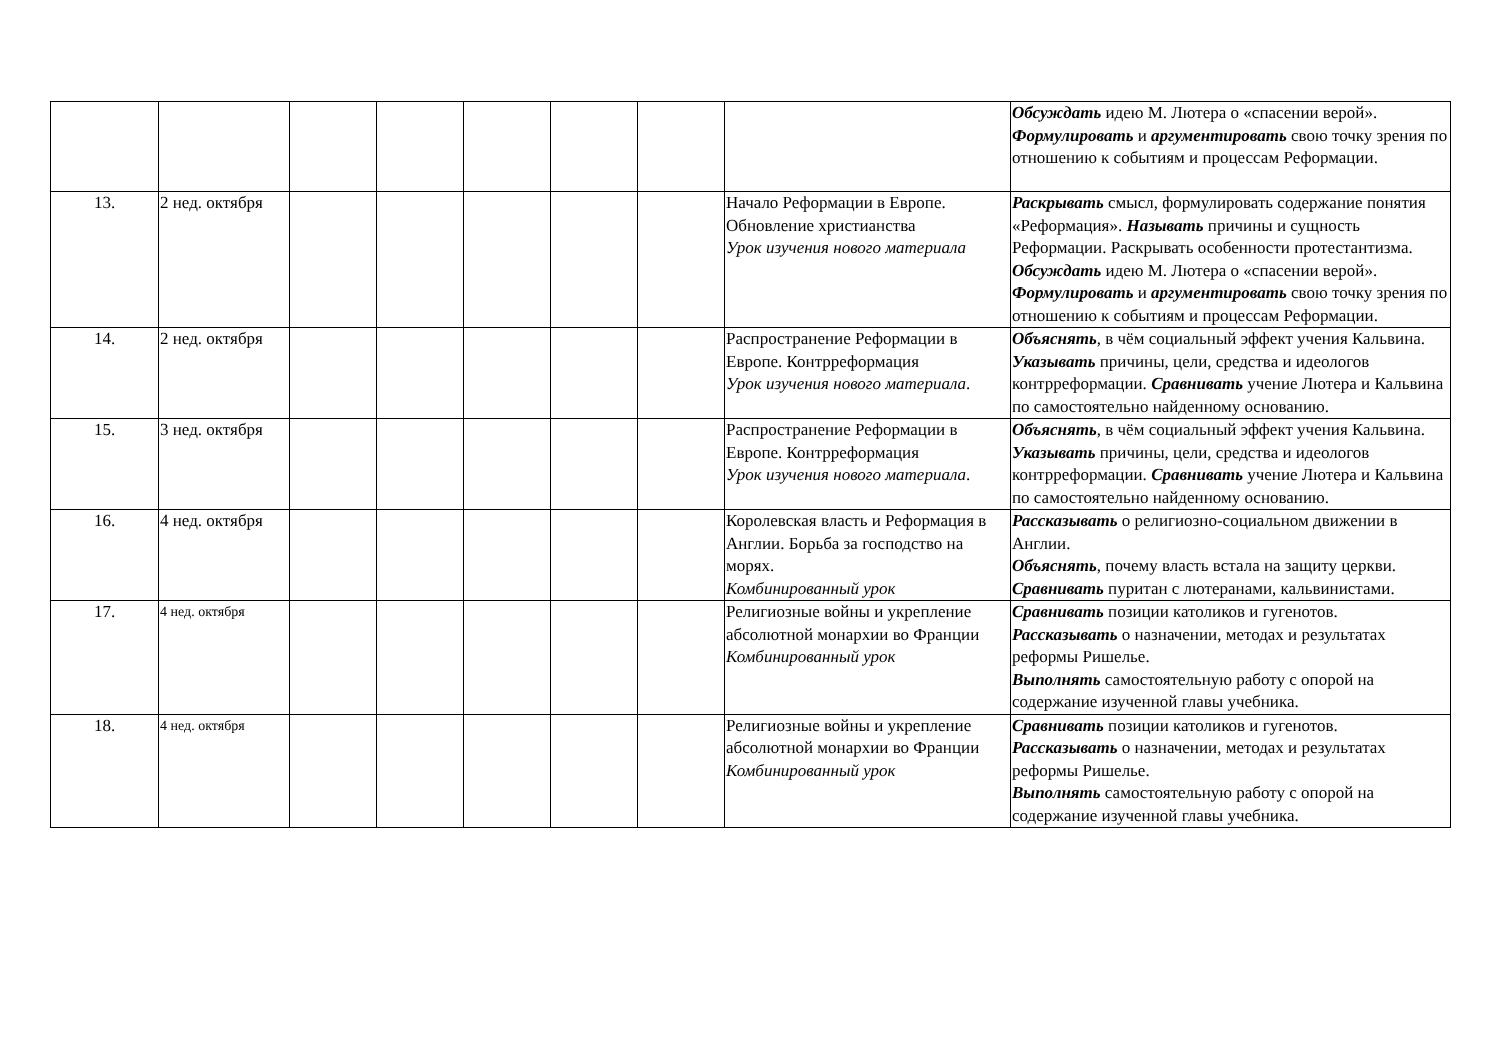| | | | | | | | | Обсуждать идею М. Лютера о «спасении верой». Формулировать и аргументировать свою точку зрения по отношению к событиям и процессам Реформации. |
| 13. | 2 нед. октября | | | | | | Начало Реформации в Европе. Обновление христианства Урок изучения нового материала | Раскрывать смысл, формулировать содержание понятия «Реформация». Называть причины и сущность Реформации. Раскрывать особенности протестантизма. Обсуждать идею М. Лютера о «спасении верой». Формулировать и аргументировать свою точку зрения по отношению к событиям и процессам Реформации. |
| 14. | 2 нед. октября | | | | | | Распространение Реформации в Европе. Контрреформация Урок изучения нового материала . | Объяснять , в чём социальный эффект учения Кальвина. Указывать причины, цели, средства и идеологов контрреформации. Сравнивать учение Лютера и Кальвина по самостоятельно найденному основанию. |
| 15. | 3 нед. октября | | | | | | Распространение Реформации в Европе. Контрреформация Урок изучения нового материала . | Объяснять , в чём социальный эффект учения Кальвина. Указывать причины, цели, средства и идеологов контрреформации. Сравнивать учение Лютера и Кальвина по самостоятельно найденному основанию. |
| 16. | 4 нед. октября | | | | | | Королевская власть и Реформация в Англии. Борьба за господство на морях. Комбинированный урок | Рассказывать о религиозно-социальном движении в Англии. Объяснять , почему власть встала на защиту церкви. Сравнивать пуритан с лютеранами, кальвинистами. |
| 17. | 4 нед. октября | | | | | | Религиозные войны и укрепление абсолютной монархии во Франции Комбинированный урок | Сравнивать позиции католиков и гугенотов. Рассказывать о назначении, методах и результатах реформы Ришелье. Выполнять самостоятельную работу с опорой на содержание изученной главы учебника. |
| 18. | 4 нед. октября | | | | | | Религиозные войны и укрепление абсолютной монархии во Франции Комбинированный урок | Сравнивать позиции католиков и гугенотов. Рассказывать о назначении, методах и результатах реформы Ришелье. Выполнять самостоятельную работу с опорой на содержание изученной главы учебника. |